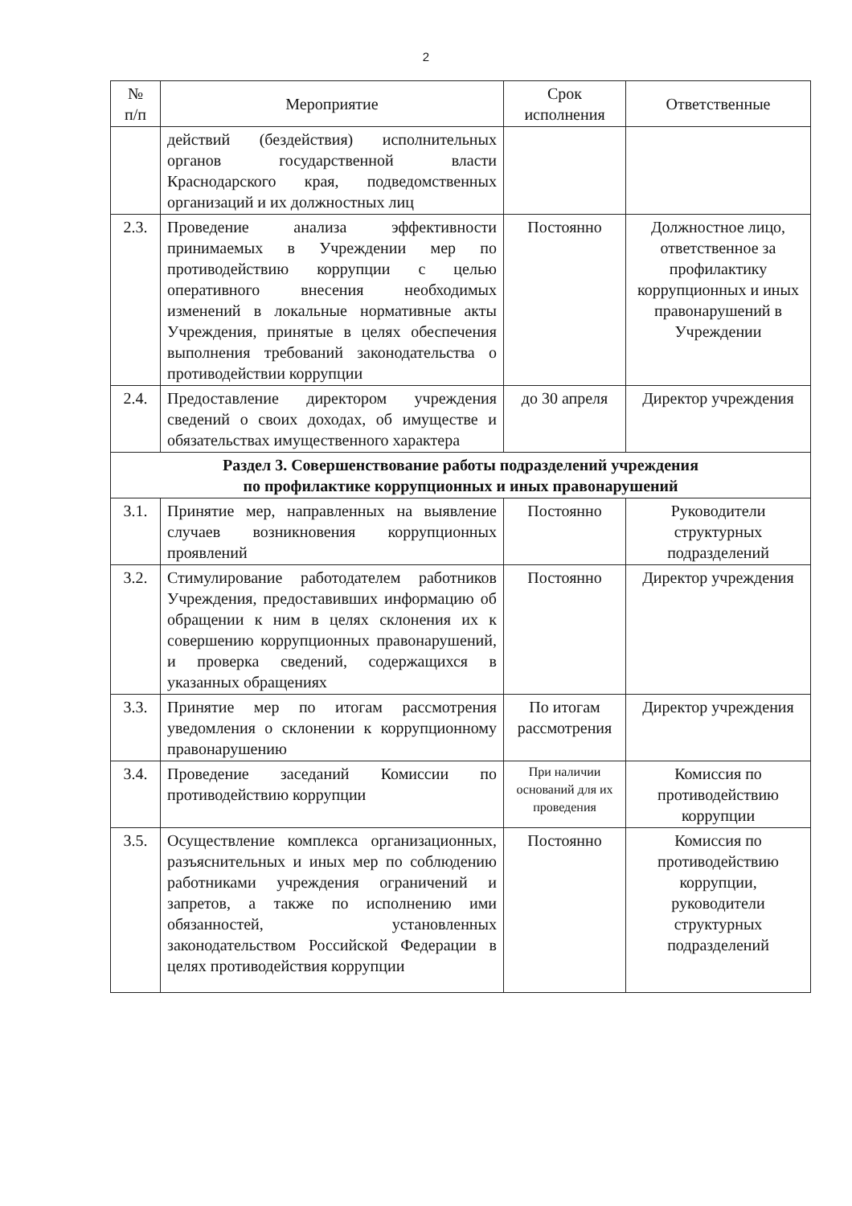2
| № п/п | Мероприятие | Срок исполнения | Ответственные |
| --- | --- | --- | --- |
| | действий (бездействия) исполнительных органов государственной власти Краснодарского края, подведомственных организаций и их должностных лиц | | |
| 2.3. | Проведение анализа эффективности принимаемых в Учреждении мер по противодействию коррупции с целью оперативного внесения необходимых изменений в локальные нормативные акты Учреждения, принятые в целях обеспечения выполнения требований законодательства о противодействии коррупции | Постоянно | Должностное лицо, ответственное за профилактику коррупционных и иных правонарушений в Учреждении |
| 2.4. | Предоставление директором учреждения сведений о своих доходах, об имуществе и обязательствах имущественного характера | до 30 апреля | Директор учреждения |
| Раздел 3. Совершенствование работы подразделений учреждения по профилактике коррупционных и иных правонарушений | | | |
| 3.1. | Принятие мер, направленных на выявление случаев возникновения коррупционных проявлений | Постоянно | Руководители структурных подразделений |
| 3.2. | Стимулирование работодателем работников Учреждения, предоставивших информацию об обращении к ним в целях склонения их к совершению коррупционных правонарушений, и проверка сведений, содержащихся в указанных обращениях | Постоянно | Директор учреждения |
| 3.3. | Принятие мер по итогам рассмотрения уведомления о склонении к коррупционному правонарушению | По итогам рассмотрения | Директор учреждения |
| 3.4. | Проведение заседаний Комиссии по противодействию коррупции | При наличии оснований для их проведения | Комиссия по противодействию коррупции |
| 3.5. | Осуществление комплекса организационных, разъяснительных и иных мер по соблюдению работниками учреждения ограничений и запретов, а также по исполнению ими обязанностей, установленных законодательством Российской Федерации в целях противодействия коррупции | Постоянно | Комиссия по противодействию коррупции, руководители структурных подразделений |